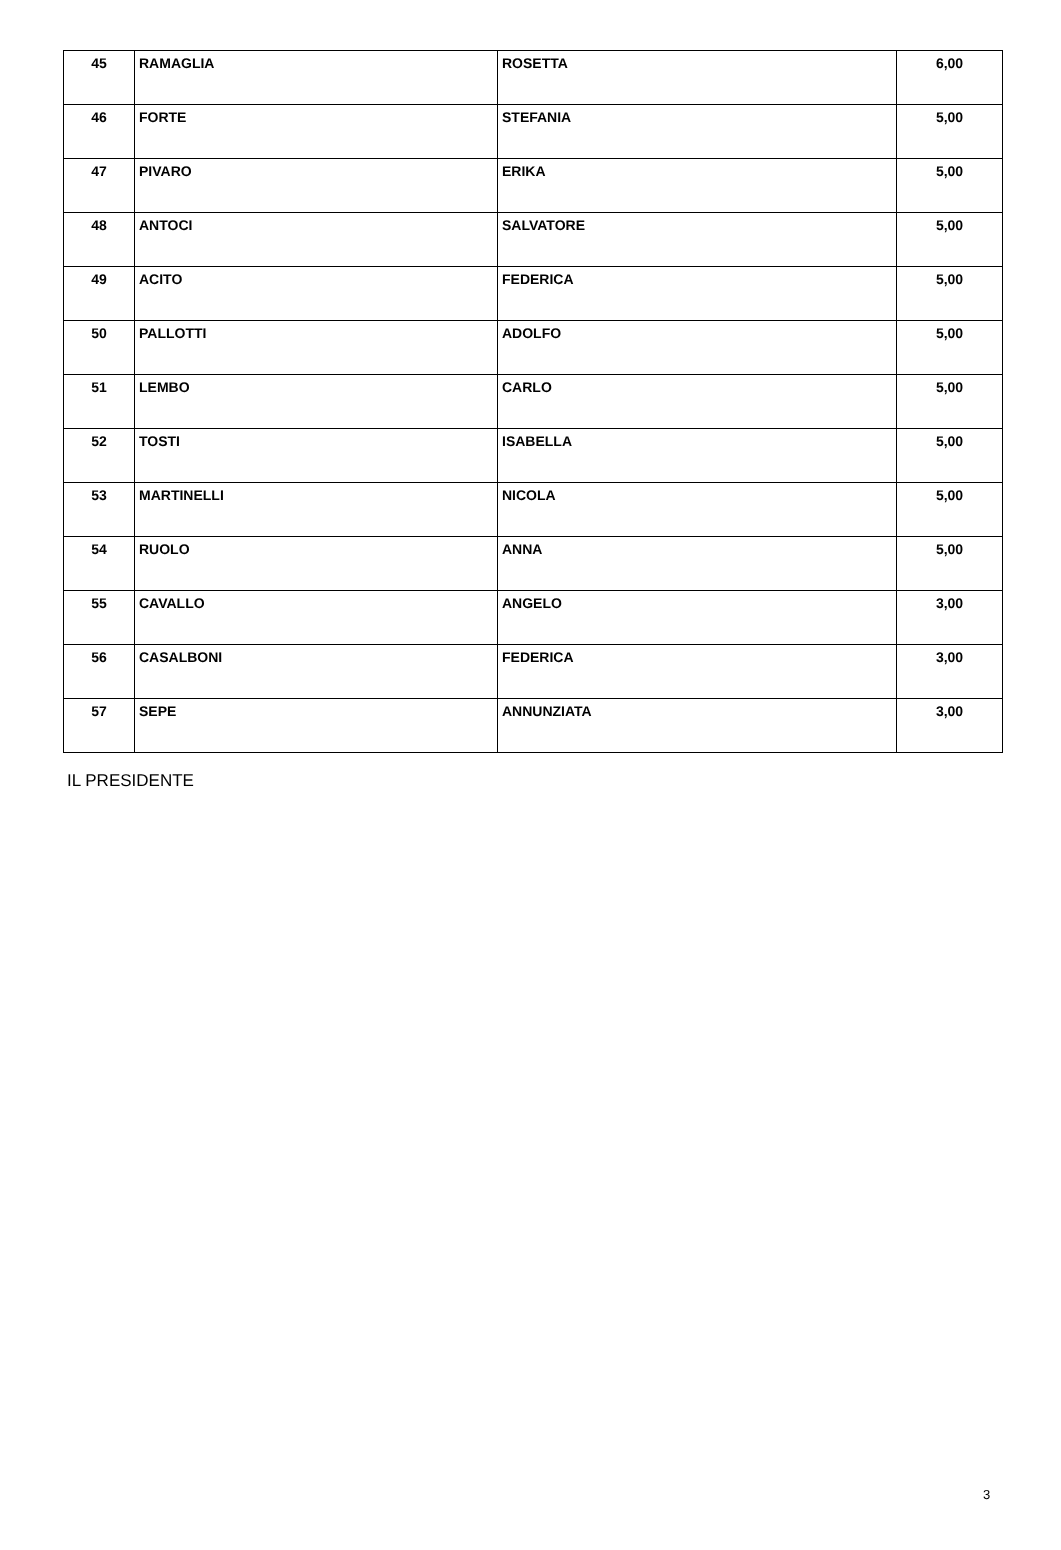| 45 | RAMAGLIA | ROSETTA | 6,00 |
| 46 | FORTE | STEFANIA | 5,00 |
| 47 | PIVARO | ERIKA | 5,00 |
| 48 | ANTOCI | SALVATORE | 5,00 |
| 49 | ACITO | FEDERICA | 5,00 |
| 50 | PALLOTTI | ADOLFO | 5,00 |
| 51 | LEMBO | CARLO | 5,00 |
| 52 | TOSTI | ISABELLA | 5,00 |
| 53 | MARTINELLI | NICOLA | 5,00 |
| 54 | RUOLO | ANNA | 5,00 |
| 55 | CAVALLO | ANGELO | 3,00 |
| 56 | CASALBONI | FEDERICA | 3,00 |
| 57 | SEPE | ANNUNZIATA | 3,00 |
IL PRESIDENTE
3